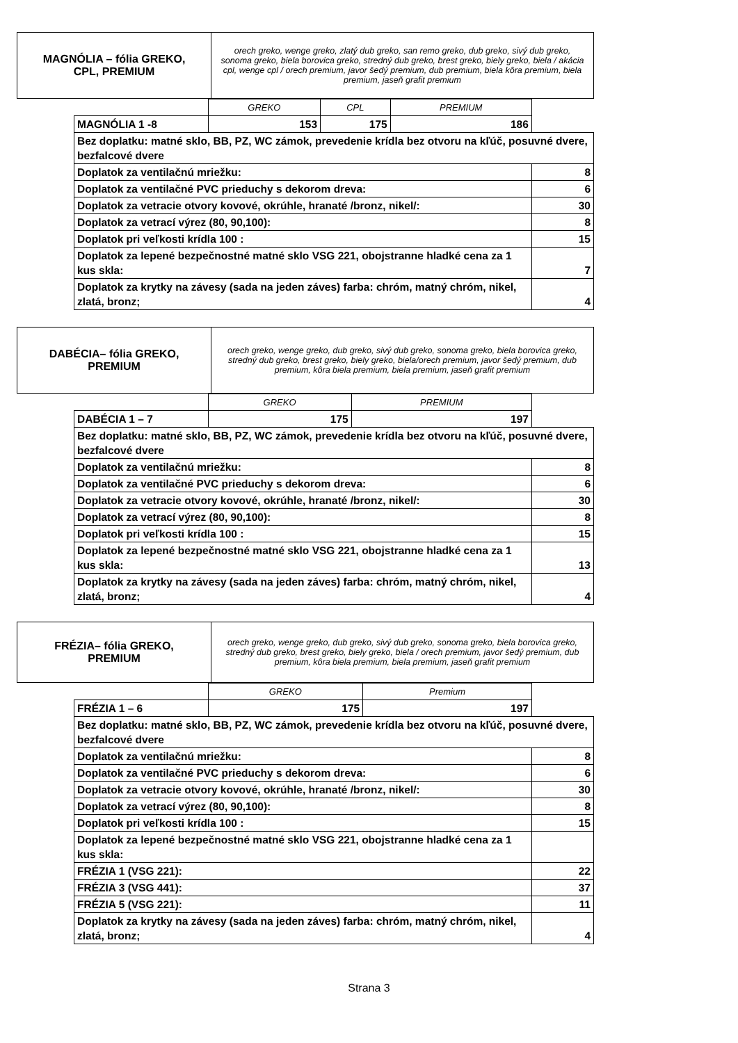| MAGNÓLIA – fólia GREKO, CPL, PREMIUM | orech greko, wenge greko, zlatý dub greko, san remo greko, dub greko, sivý dub greko, sonoma greko, biela borovica greko, stredný dub greko, brest greko, biely greko, biela / akácia cpl, wenge cpl / orech premium, javor šedý premium, dub premium, biela kôra premium, biela premium, jaseň grafit premium |
| | GREKO | CPL | PREMIUM | | |
| MAGNÓLIA 1 -8 | 153 | 175 | 186 | | |
| Bez doplatku: matné sklo, BB, PZ, WC zámok, prevedenie krídla bez otvoru na kľúč, posuvné dvere, bezfalcové dvere | | | | | |
| Doplatok za ventilačnú mriežku: | | | | | 8 |
| Doplatok za ventilačné PVC prieduchy s dekorom dreva: | | | | | 6 |
| Doplatok za vetracie otvory kovové, okrúhle, hranaté /bronz, nikel/: | | | | | 30 |
| Doplatok za vetrací výrez (80, 90,100): | | | | | 8 |
| Doplatok pri veľkosti krídla 100 : | | | | | 15 |
| Doplatok za lepené bezpečnostné matné sklo VSG 221, obojstranne hladké cena za 1 kus skla: | | | | | 7 |
| Doplatok za krytky na závesy (sada na jeden záves) farba: chróm, matný chróm, nikel, zlatá, bronz; | | | | | 4 |
| DABÉCIA– fólia GREKO, PREMIUM | orech greko, wenge greko, dub greko, sivý dub greko, sonoma greko, biela borovica greko, stredný dub greko, brest greko, biely greko, biela/orech premium, javor šedý premium, dub premium, kôra biela premium, biela premium, jaseň grafit premium |
| | GREKO | PREMIUM | | |
| DABÉCIA 1 – 7 | 175 | 197 | | |
| Bez doplatku: matné sklo, BB, PZ, WC zámok, prevedenie krídla bez otvoru na kľúč, posuvné dvere, bezfalcové dvere | | | | |
| Doplatok za ventilačnú mriežku: | | | | 8 |
| Doplatok za ventilačné PVC prieduchy s dekorom dreva: | | | | 6 |
| Doplatok za vetracie otvory kovové, okrúhle, hranaté /bronz, nikel/: | | | | 30 |
| Doplatok za vetrací výrez (80, 90,100): | | | | 8 |
| Doplatok pri veľkosti krídla 100 : | | | | 15 |
| Doplatok za lepené bezpečnostné matné sklo VSG 221, obojstranne hladké cena za 1 kus skla: | | | | 13 |
| Doplatok za krytky na závesy (sada na jeden záves) farba: chróm, matný chróm, nikel, zlatá, bronz; | | | | 4 |
| FRÉZIA– fólia GREKO, PREMIUM | orech greko, wenge greko, dub greko, sivý dub greko, sonoma greko, biela borovica greko, stredný dub greko, brest greko, biely greko, biela / orech premium, javor šedý premium, dub premium, kôra biela premium, biela premium, jaseň grafit premium |
| | GREKO | Premium | | |
| FRÉZIA 1 – 6 | 175 | 197 | | |
| Bez doplatku: matné sklo, BB, PZ, WC zámok, prevedenie krídla bez otvoru na kľúč, posuvné dvere, bezfalcové dvere | | | | |
| Doplatok za ventilačnú mriežku: | | | | 8 |
| Doplatok za ventilačné PVC prieduchy s dekorom dreva: | | | | 6 |
| Doplatok za vetracie otvory kovové, okrúhle, hranaté /bronz, nikel/: | | | | 30 |
| Doplatok za vetrací výrez (80, 90,100): | | | | 8 |
| Doplatok pri veľkosti krídla 100 : | | | | 15 |
| Doplatok za lepené bezpečnostné matné sklo VSG 221, obojstranne hladké cena za 1 kus skla: | | | | |
| FRÉZIA 1 (VSG 221): | | | | 22 |
| FRÉZIA 3 (VSG 441): | | | | 37 |
| FRÉZIA 5 (VSG 221): | | | | 11 |
| Doplatok za krytky na závesy (sada na jeden záves) farba: chróm, matný chróm, nikel, zlatá, bronz; | | | | 4 |
Strana 3